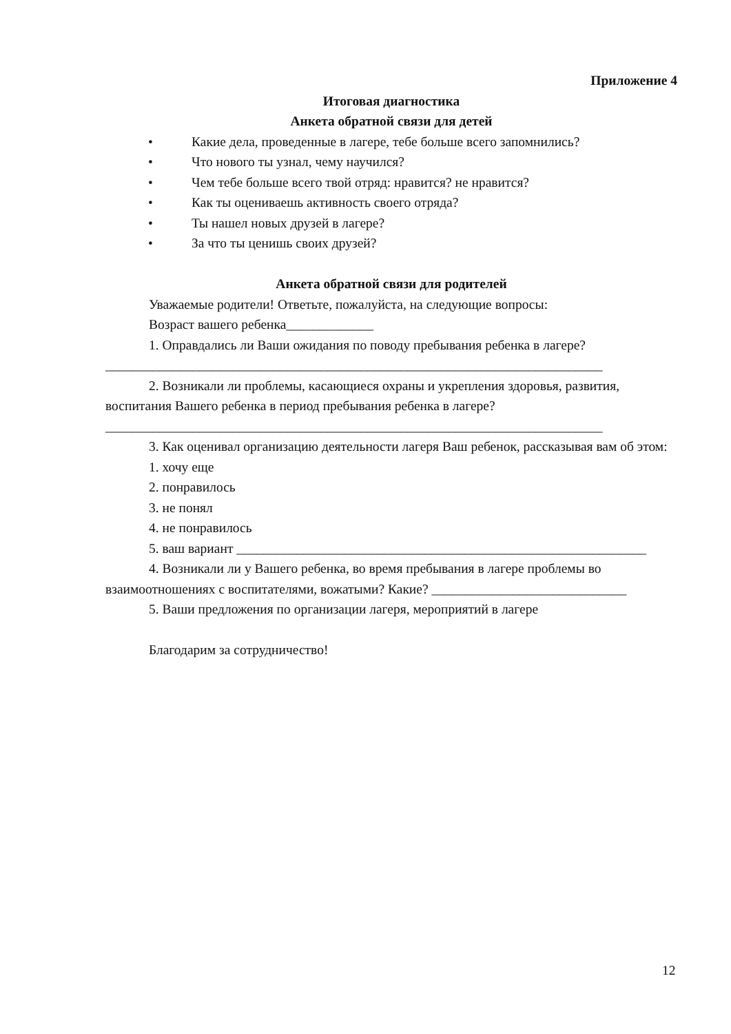Приложение 4
Итоговая диагностика
Анкета обратной связи для детей
• Какие дела, проведенные в лагере, тебе больше всего запомнились?
• Что нового ты узнал, чему научился?
• Чем тебе больше всего твой отряд: нравится? не нравится?
• Как ты оцениваешь активность своего отряда?
• Ты нашел новых друзей в лагере?
• За что ты ценишь своих друзей?
Анкета обратной связи для родителей
Уважаемые родители! Ответьте, пожалуйста, на следующие вопросы:
Возраст вашего ребенка_____________
1. Оправдались ли Ваши ожидания по поводу пребывания ребенка в лагере?
__________________________________________________________________________
2. Возникали ли проблемы, касающиеся охраны и укрепления здоровья, развития, воспитания Вашего ребенка в период пребывания ребенка в лагере?
__________________________________________________________________________
3. Как оценивал организацию деятельности лагеря Ваш ребенок, рассказывая вам об этом:
1. хочу еще
2. понравилось
3. не понял
4. не понравилось
5. ваш вариант _____________________________________________________________
4. Возникали ли у Вашего ребенка, во время пребывания в лагере проблемы во взаимоотношениях с воспитателями, вожатыми? Какие? _____________________________
5. Ваши предложения по организации лагеря, мероприятий в лагере
Благодарим за сотрудничество!
12